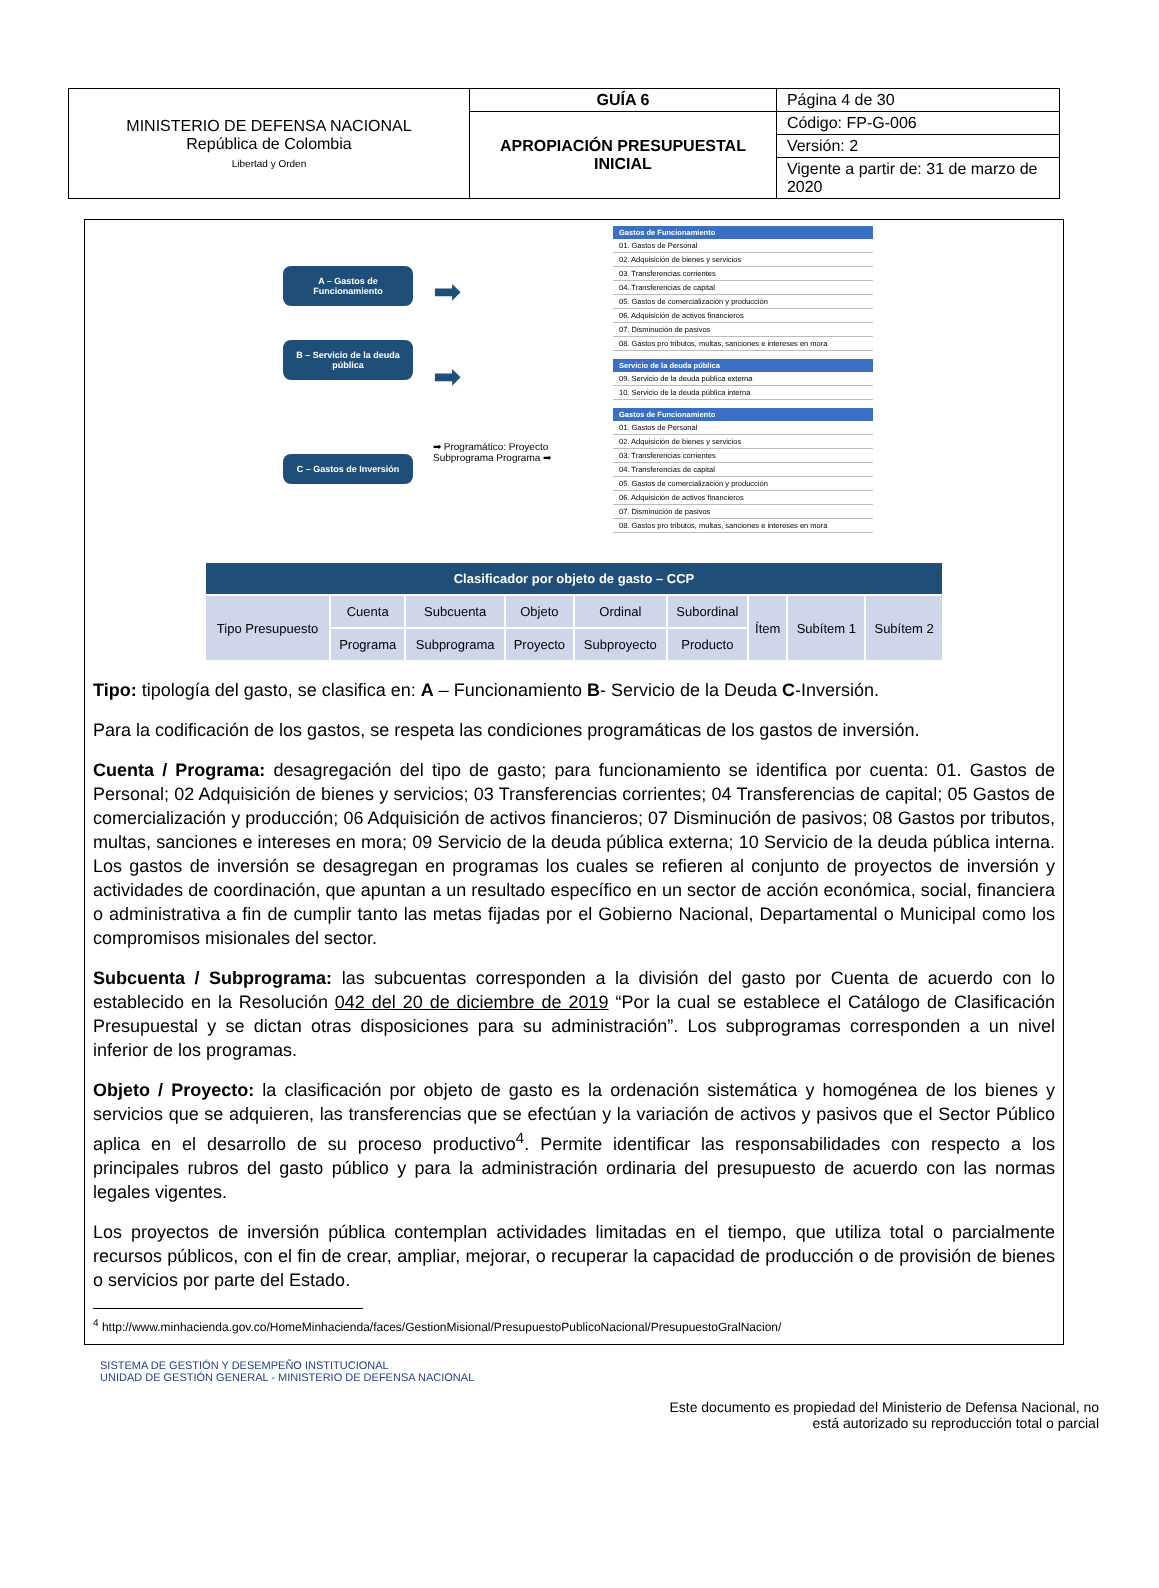| MINISTERIO DE DEFENSA NACIONAL República de Colombia Libertad y Orden | GUÍA 6 | Página 4 de 30 |
| | APROPIACIÓN PRESUPUESTAL INICIAL | Código: FP-G-006 |
| | | Versión: 2 |
| | | Vigente a partir de: 31 de marzo de 2020 |
A – Gastos de Funcionamiento
B – Servicio de la deuda pública
C – Gastos de Inversión
➡
➡
➡ Programático: Proyecto Subprograma Programa ➡
| Gastos de Funcionamiento |
| --- |
| 01. Gastos de Personal |
| 02. Adquisición de bienes y servicios |
| 03. Transferencias corrientes |
| 04. Transferencias de capital |
| 05. Gastos de comercialización y producción |
| 06. Adquisición de activos financieros |
| 07. Disminución de pasivos |
| 08. Gastos pro tributos, multas, sanciones e intereses en mora |
| Servicio de la deuda pública |
| --- |
| 09. Servicio de la deuda pública externa |
| 10. Servicio de la deuda pública interna |
| Gastos de Funcionamiento |
| --- |
| 01. Gastos de Personal |
| 02. Adquisición de bienes y servicios |
| 03. Transferencias corrientes |
| 04. Transferencias de capital |
| 05. Gastos de comercialización y producción |
| 06. Adquisición de activos financieros |
| 07. Disminución de pasivos |
| 08. Gastos pro tributos, multas, sanciones e intereses en mora |
| Clasificador por objeto de gasto – CCP | | | | | | | | |
| --- | --- | --- | --- | --- | --- | --- | --- | --- |
| Tipo Presupuesto | Cuenta | Subcuenta | Objeto | Ordinal | Subordinal | Ítem | Subítem 1 | Subítem 2 |
| | Programa | Subprograma | Proyecto | Subproyecto | Producto | | | |
Tipo: tipología del gasto, se clasifica en: A – Funcionamiento B- Servicio de la Deuda C-Inversión.
Para la codificación de los gastos, se respeta las condiciones programáticas de los gastos de inversión.
Cuenta / Programa: desagregación del tipo de gasto; para funcionamiento se identifica por cuenta: 01. Gastos de Personal; 02 Adquisición de bienes y servicios; 03 Transferencias corrientes; 04 Transferencias de capital; 05 Gastos de comercialización y producción; 06 Adquisición de activos financieros; 07 Disminución de pasivos; 08 Gastos por tributos, multas, sanciones e intereses en mora; 09 Servicio de la deuda pública externa; 10 Servicio de la deuda pública interna. Los gastos de inversión se desagregan en programas los cuales se refieren al conjunto de proyectos de inversión y actividades de coordinación, que apuntan a un resultado específico en un sector de acción económica, social, financiera o administrativa a fin de cumplir tanto las metas fijadas por el Gobierno Nacional, Departamental o Municipal como los compromisos misionales del sector.
Subcuenta / Subprograma: las subcuentas corresponden a la división del gasto por Cuenta de acuerdo con lo establecido en la Resolución 042 del 20 de diciembre de 2019 “Por la cual se establece el Catálogo de Clasificación Presupuestal y se dictan otras disposiciones para su administración”. Los subprogramas corresponden a un nivel inferior de los programas.
Objeto / Proyecto: la clasificación por objeto de gasto es la ordenación sistemática y homogénea de los bienes y servicios que se adquieren, las transferencias que se efectúan y la variación de activos y pasivos que el Sector Público aplica en el desarrollo de su proceso productivo<sup>4</sup>. Permite identificar las responsabilidades con respecto a los principales rubros del gasto público y para la administración ordinaria del presupuesto de acuerdo con las normas legales vigentes.
Los proyectos de inversión pública contemplan actividades limitadas en el tiempo, que utiliza total o parcialmente recursos públicos, con el fin de crear, ampliar, mejorar, o recuperar la capacidad de producción o de provisión de bienes o servicios por parte del Estado.
<sup>4</sup> http://www.minhacienda.gov.co/HomeMinhacienda/faces/GestionMisional/PresupuestoPublicoNacional/PresupuestoGralNacion/
SISTEMA DE GESTIÓN Y DESEMPEÑO INSTITUCIONAL
UNIDAD DE GESTIÓN GENERAL - MINISTERIO DE DEFENSA NACIONAL
Este documento es propiedad del Ministerio de Defensa Nacional, no
está autorizado su reproducción total o parcial